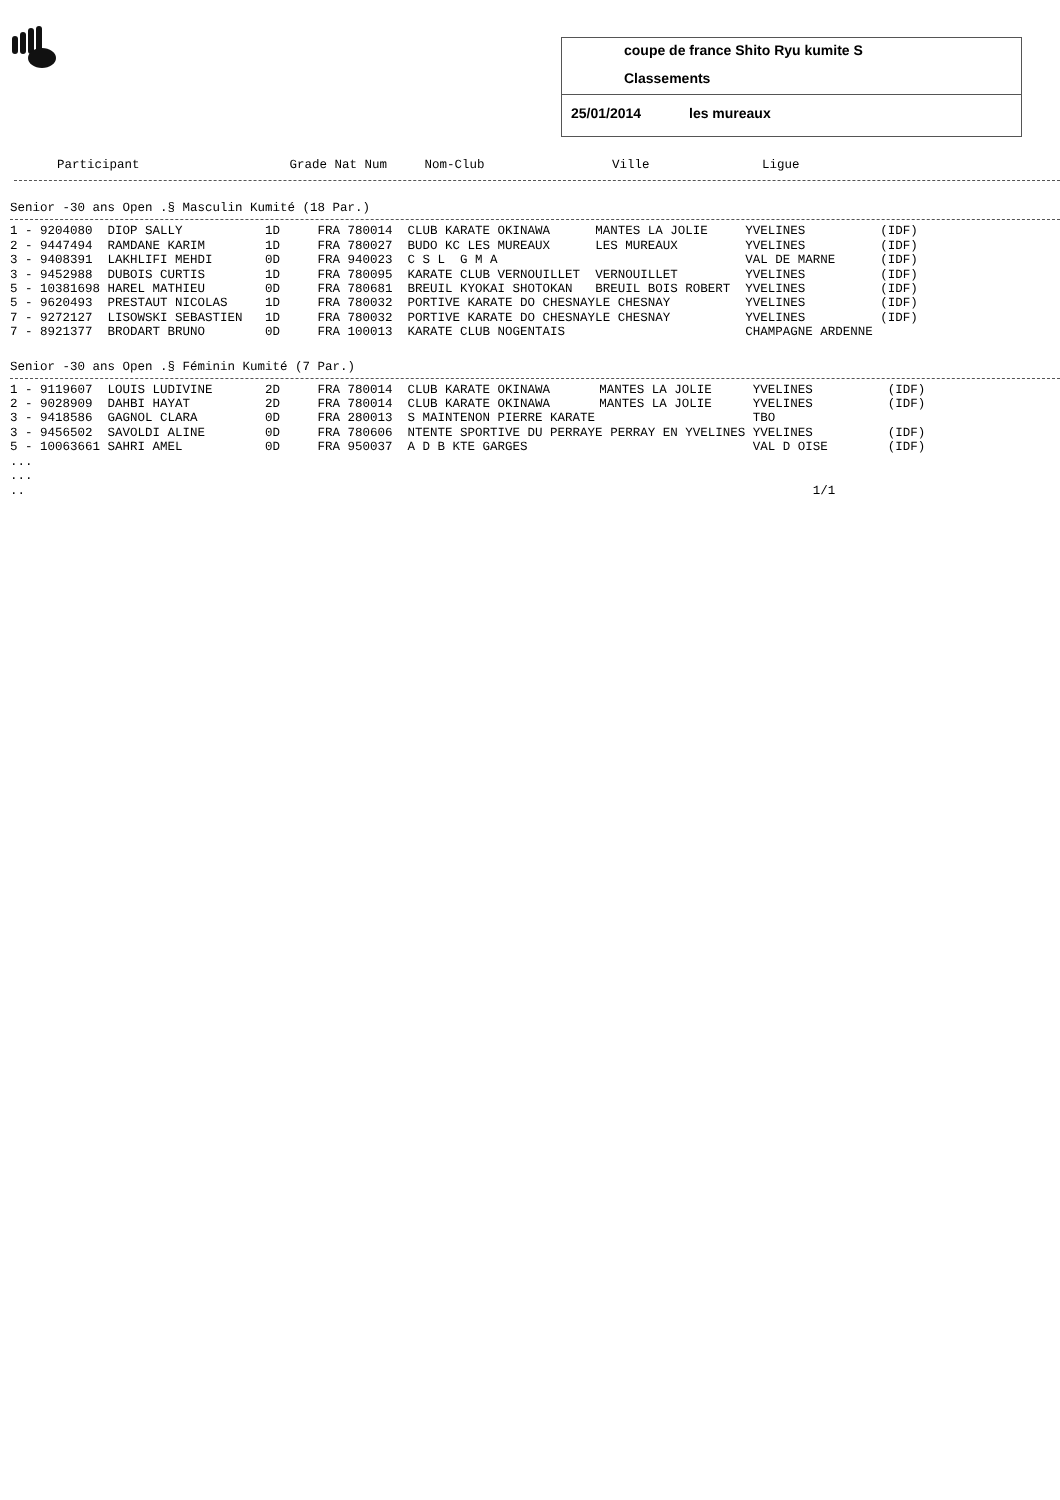coupe de france Shito Ryu kumite S
Classements
25/01/2014 les mureaux
Participant                    Grade Nat Num     Nom-Club                 Ville               Ligue
Senior -30 ans Open .§ Masculin Kumité (18 Par.)
| 1 - 9204080 | DIOP SALLY | 1D | FRA 780014 | CLUB KARATE OKINAWA | MANTES LA JOLIE | YVELINES | (IDF) |
| 2 - 9447494 | RAMDANE KARIM | 1D | FRA 780027 | BUDO KC LES MUREAUX | LES MUREAUX | YVELINES | (IDF) |
| 3 - 9408391 | LAKHLIFI MEHDI | 0D | FRA 940023 | C S L G M A | | VAL DE MARNE | (IDF) |
| 3 - 9452988 | DUBOIS CURTIS | 1D | FRA 780095 | KARATE CLUB VERNOUILLET | VERNOUILLET | YVELINES | (IDF) |
| 5 - 10381698 | HAREL MATHIEU | 0D | FRA 780681 | BREUIL KYOKAI SHOTOKAN | BREUIL BOIS ROBERT | YVELINES | (IDF) |
| 5 - 9620493 | PRESTAUT NICOLAS | 1D | FRA 780032 | PORTIVE KARATE DO CHESNAYLE CHESNAY | | YVELINES | (IDF) |
| 7 - 9272127 | LISOWSKI SEBASTIEN | 1D | FRA 780032 | PORTIVE KARATE DO CHESNAYLE CHESNAY | | YVELINES | (IDF) |
| 7 - 8921377 | BRODART BRUNO | 0D | FRA 100013 | KARATE CLUB NOGENTAIS | | CHAMPAGNE ARDENNE | |
Senior -30 ans Open .§ Féminin Kumité (7 Par.)
| 1 - 9119607 | LOUIS LUDIVINE | 2D | FRA 780014 | CLUB KARATE OKINAWA | MANTES LA JOLIE | YVELINES | (IDF) |
| 2 - 9028909 | DAHBI HAYAT | 2D | FRA 780014 | CLUB KARATE OKINAWA | MANTES LA JOLIE | YVELINES | (IDF) |
| 3 - 9418586 | GAGNOL CLARA | 0D | FRA 280013 | S MAINTENON PIERRE KARATE | | TBO | |
| 3 - 9456502 | SAVOLDI ALINE | 0D | FRA 780606 | NTENTE SPORTIVE DU PERRAYE PERRAY EN YVELINES | | YVELINES | (IDF) |
| 5 - 10063661 | SAHRI AMEL | 0D | FRA 950037 | A D B KTE GARGES | | VAL D OISE | (IDF) |
...
...
..                                                                                                         1/1